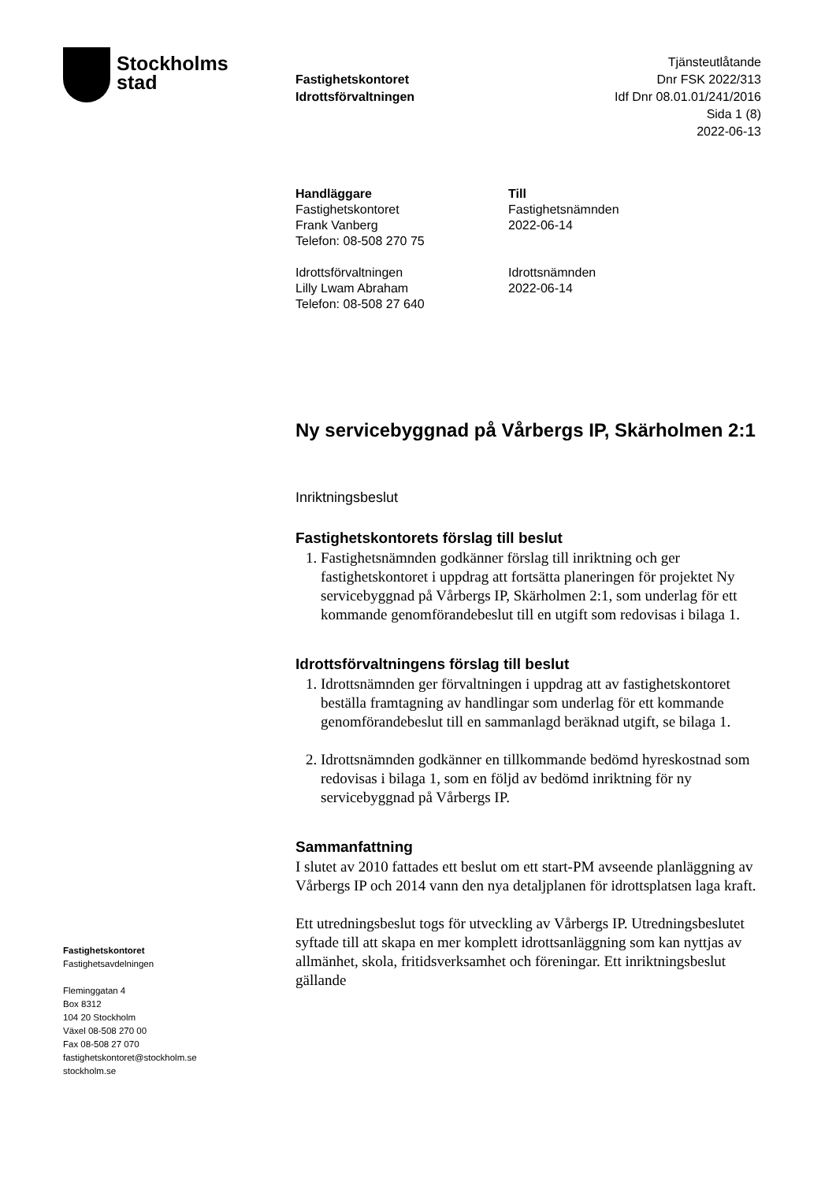Stockholms
stad
Fastighetskontoret
Idrottsförvaltningen
Tjänsteutlåtande
Dnr FSK 2022/313
Idf Dnr 08.01.01/241/2016
Sida 1 (8)
2022-06-13
Handläggare
Fastighetskontoret
Frank Vanberg
Telefon: 08-508 270 75
Idrottsförvaltningen
Lilly Lwam Abraham
Telefon: 08-508 27 640
Till
Fastighetsnämnden
2022-06-14
Idrottsnämnden
2022-06-14
Ny servicebyggnad på Vårbergs IP, Skärholmen 2:1
Inriktningsbeslut
Fastighetskontorets förslag till beslut
1. Fastighetsnämnden godkänner förslag till inriktning och ger fastighetskontoret i uppdrag att fortsätta planeringen för projektet Ny servicebyggnad på Vårbergs IP, Skärholmen 2:1, som underlag för ett kommande genomförandebeslut till en utgift som redovisas i bilaga 1.
Idrottsförvaltningens förslag till beslut
1. Idrottsnämnden ger förvaltningen i uppdrag att av fastighetskontoret beställa framtagning av handlingar som underlag för ett kommande genomförandebeslut till en sammanlagd beräknad utgift, se bilaga 1.
2. Idrottsnämnden godkänner en tillkommande bedömd hyreskostnad som redovisas i bilaga 1, som en följd av bedömd inriktning för ny servicebyggnad på Vårbergs IP.
Sammanfattning
I slutet av 2010 fattades ett beslut om ett start-PM avseende planläggning av Vårbergs IP och 2014 vann den nya detaljplanen för idrottsplatsen laga kraft.
Ett utredningsbeslut togs för utveckling av Vårbergs IP. Utredningsbeslutet syftade till att skapa en mer komplett idrottsanläggning som kan nyttjas av allmänhet, skola, fritidsverksamhet och föreningar. Ett inriktningsbeslut gällande
Fastighetskontoret
Fastighetsavdelningen
Fleminggatan 4
Box 8312
104 20 Stockholm
Växel 08-508 270 00
Fax 08-508 27 070
fastighetskontoret@stockholm.se
stockholm.se